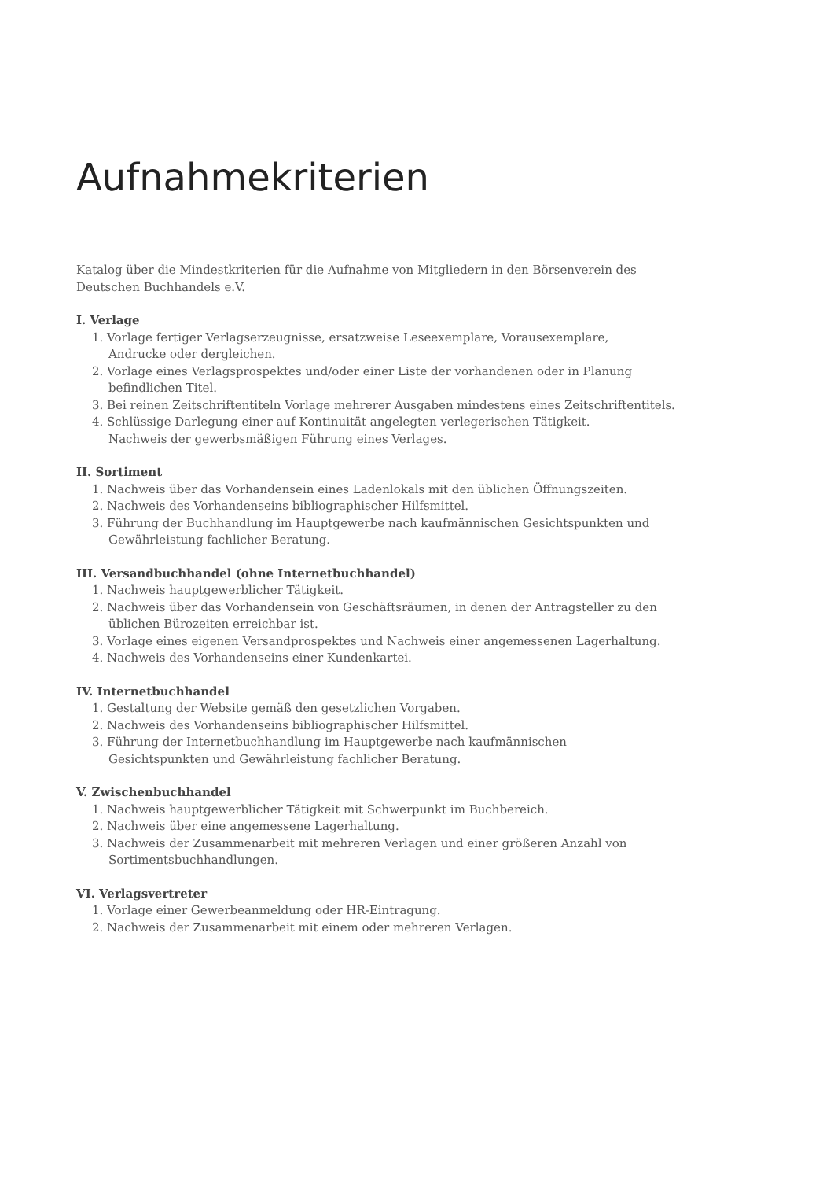Aufnahmekriterien
Katalog über die Mindestkriterien für die Aufnahme von Mitgliedern in den Börsenverein des Deutschen Buchhandels e.V.
I. Verlage
1. Vorlage fertiger Verlagserzeugnisse, ersatzweise Leseexemplare, Vorausexemplare,
Andrucke oder dergleichen.
2. Vorlage eines Verlagsprospektes und/oder einer Liste der vorhandenen oder in Planung
befindlichen Titel.
3. Bei reinen Zeitschriftentiteln Vorlage mehrerer Ausgaben mindestens eines Zeitschriftentitels.
4. Schlüssige Darlegung einer auf Kontinuität angelegten verlegerischen Tätigkeit.
Nachweis der gewerbsmäßigen Führung eines Verlages.
II. Sortiment
1. Nachweis über das Vorhandensein eines Ladenlokals mit den üblichen Öffnungszeiten.
2. Nachweis des Vorhandenseins bibliographischer Hilfsmittel.
3. Führung der Buchhandlung im Hauptgewerbe nach kaufmännischen Gesichtspunkten und
Gewährleistung fachlicher Beratung.
III. Versandbuchhandel (ohne Internetbuchhandel)
1. Nachweis hauptgewerblicher Tätigkeit.
2. Nachweis über das Vorhandensein von Geschäftsräumen, in denen der Antragsteller zu den
üblichen Bürozeiten erreichbar ist.
3. Vorlage eines eigenen Versandprospektes und Nachweis einer angemessenen Lagerhaltung.
4. Nachweis des Vorhandenseins einer Kundenkartei.
IV. Internetbuchhandel
1. Gestaltung der Website gemäß den gesetzlichen Vorgaben.
2. Nachweis des Vorhandenseins bibliographischer Hilfsmittel.
3. Führung der Internetbuchhandlung im Hauptgewerbe nach kaufmännischen
Gesichtspunkten und Gewährleistung fachlicher Beratung.
V. Zwischenbuchhandel
1. Nachweis hauptgewerblicher Tätigkeit mit Schwerpunkt im Buchbereich.
2. Nachweis über eine angemessene Lagerhaltung.
3. Nachweis der Zusammenarbeit mit mehreren Verlagen und einer größeren Anzahl von
Sortimentsbuchhandlungen.
VI. Verlagsvertreter
1. Vorlage einer Gewerbeanmeldung oder HR-Eintragung.
2. Nachweis der Zusammenarbeit mit einem oder mehreren Verlagen.